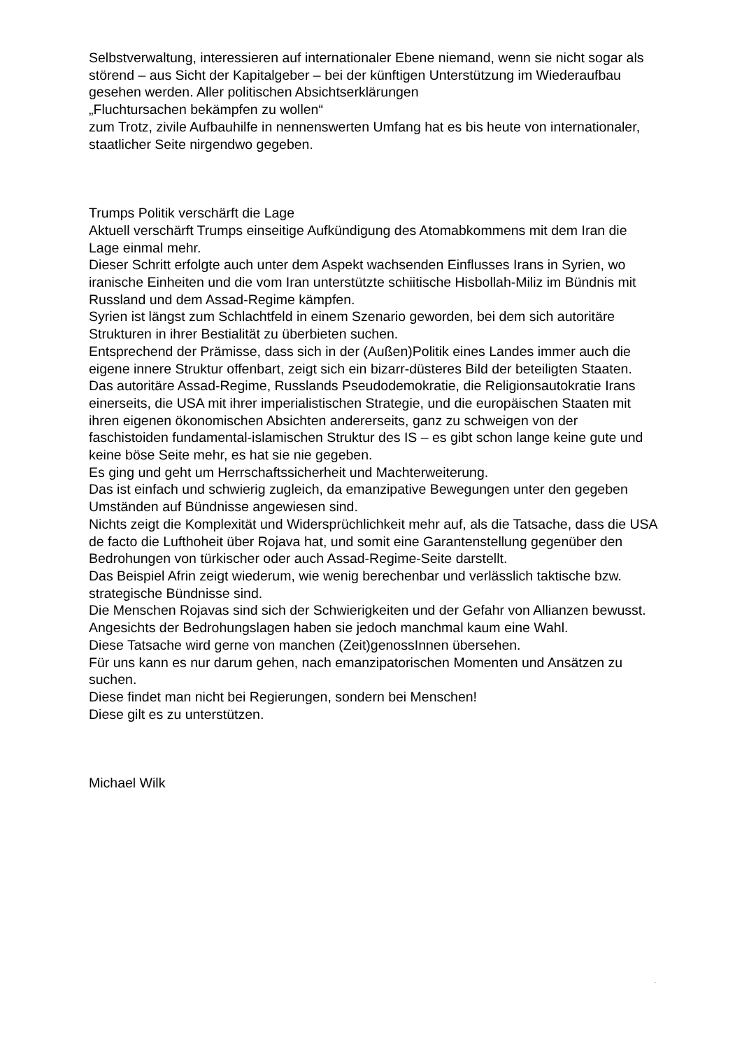Selbstverwaltung, interessieren auf internationaler Ebene niemand, wenn sie nicht sogar als störend – aus Sicht der Kapitalgeber – bei der künftigen Unterstützung im Wiederaufbau gesehen werden. Aller politischen Absichtserklärungen
„Fluchtursachen bekämpfen zu wollen“
zum Trotz, zivile Aufbauhilfe in nennenswerten Umfang hat es bis heute von internationaler, staatlicher Seite nirgendwo gegeben.
Trumps Politik verschärft die Lage
Aktuell verschärft Trumps einseitige Aufkündigung des Atomabkommens mit dem Iran die Lage einmal mehr.
Dieser Schritt erfolgte auch unter dem Aspekt wachsenden Einflusses Irans in Syrien, wo iranische Einheiten und die vom Iran unterstützte schiitische Hisbollah-Miliz im Bündnis mit Russland und dem Assad-Regime kämpfen.
Syrien ist längst zum Schlachtfeld in einem Szenario geworden, bei dem sich autoritäre Strukturen in ihrer Bestialität zu überbieten suchen.
Entsprechend der Prämisse, dass sich in der (Außen)Politik eines Landes immer auch die eigene innere Struktur offenbart, zeigt sich ein bizarr-düsteres Bild der beteiligten Staaten.
Das autoritäre Assad-Regime, Russlands Pseudodemokratie, die Religionsautokratie Irans einerseits, die USA mit ihrer imperialistischen Strategie, und die europäischen Staaten mit ihren eigenen ökonomischen Absichten andererseits, ganz zu schweigen von der faschistoiden fundamental-islamischen Struktur des IS – es gibt schon lange keine gute und keine böse Seite mehr, es hat sie nie gegeben.
Es ging und geht um Herrschaftssicherheit und Machterweiterung.
Das ist einfach und schwierig zugleich, da emanzipative Bewegungen unter den gegeben Umständen auf Bündnisse angewiesen sind.
Nichts zeigt die Komplexität und Widersprüchlichkeit mehr auf, als die Tatsache, dass die USA de facto die Lufthoheit über Rojava hat, und somit eine Garantenstellung gegenüber den Bedrohungen von türkischer oder auch Assad-Regime-Seite darstellt.
Das Beispiel Afrin zeigt wiederum, wie wenig berechenbar und verlässlich taktische bzw. strategische Bündnisse sind.
Die Menschen Rojavas sind sich der Schwierigkeiten und der Gefahr von Allianzen bewusst.
Angesichts der Bedrohungslagen haben sie jedoch manchmal kaum eine Wahl.
Diese Tatsache wird gerne von manchen (Zeit)genossInnen übersehen.
Für uns kann es nur darum gehen, nach emanzipatorischen Momenten und Ansätzen zu suchen.
Diese findet man nicht bei Regierungen, sondern bei Menschen!
Diese gilt es zu unterstützen.
Michael Wilk
.